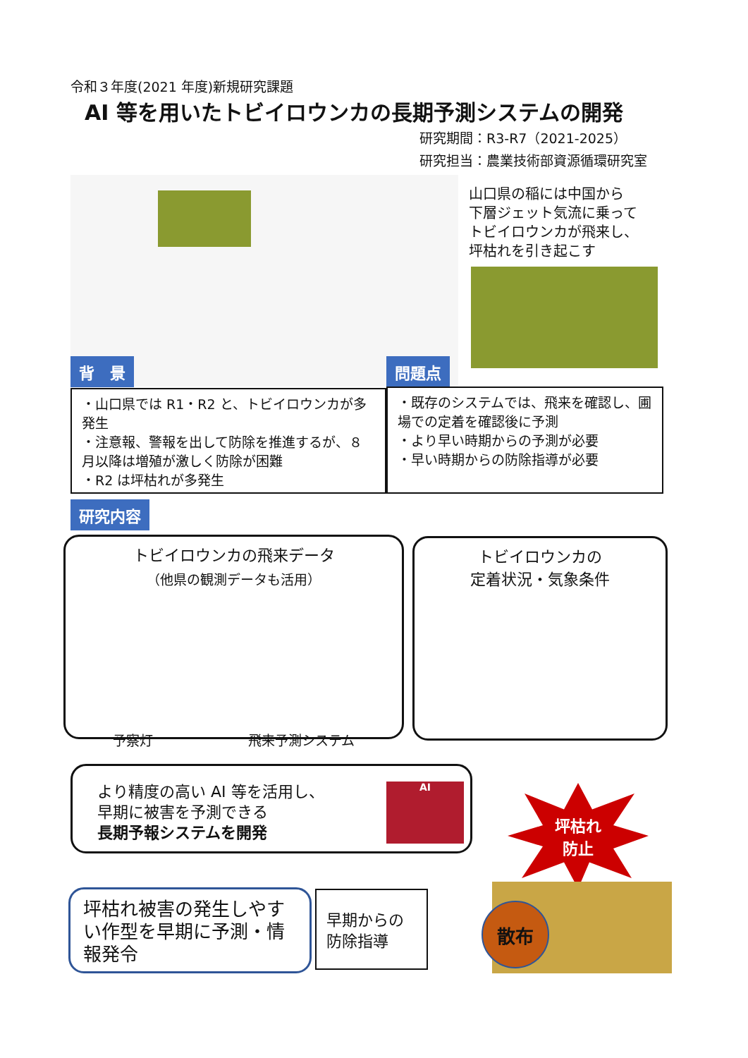令和３年度(2021 年度)新規研究課題
AI 等を用いたトビイロウンカの長期予測システムの開発
研究期間：R3-R7（2021-2025）
研究担当：農業技術部資源循環研究室
山口県の稲には中国から
下層ジェット気流に乗って
トビイロウンカが飛来し、
坪枯れを引き起こす
背　景 問題点
・山口県では R1・R2 と、トビイロウンカが多発生
・注意報、警報を出して防除を推進するが、８月以降は増殖が激しく防除が困難
・R2 は坪枯れが多発生
・既存のシステムでは、飛来を確認し、圃場での定着を確認後に予測
・より早い時期からの予測が必要
・早い時期からの防除指導が必要
研究内容
トビイロウンカの飛来データ
（他県の観測データも活用）
予察灯 飛来予測システム
トビイロウンカの
定着状況・気象条件
より精度の高い AI 等を活用し、
早期に被害を予測できる
長期予報システムを開発
AI
坪枯れ
防止
坪枯れ被害の発生しやすい作型を早期に予測・情報発令
早期からの
防除指導
散布